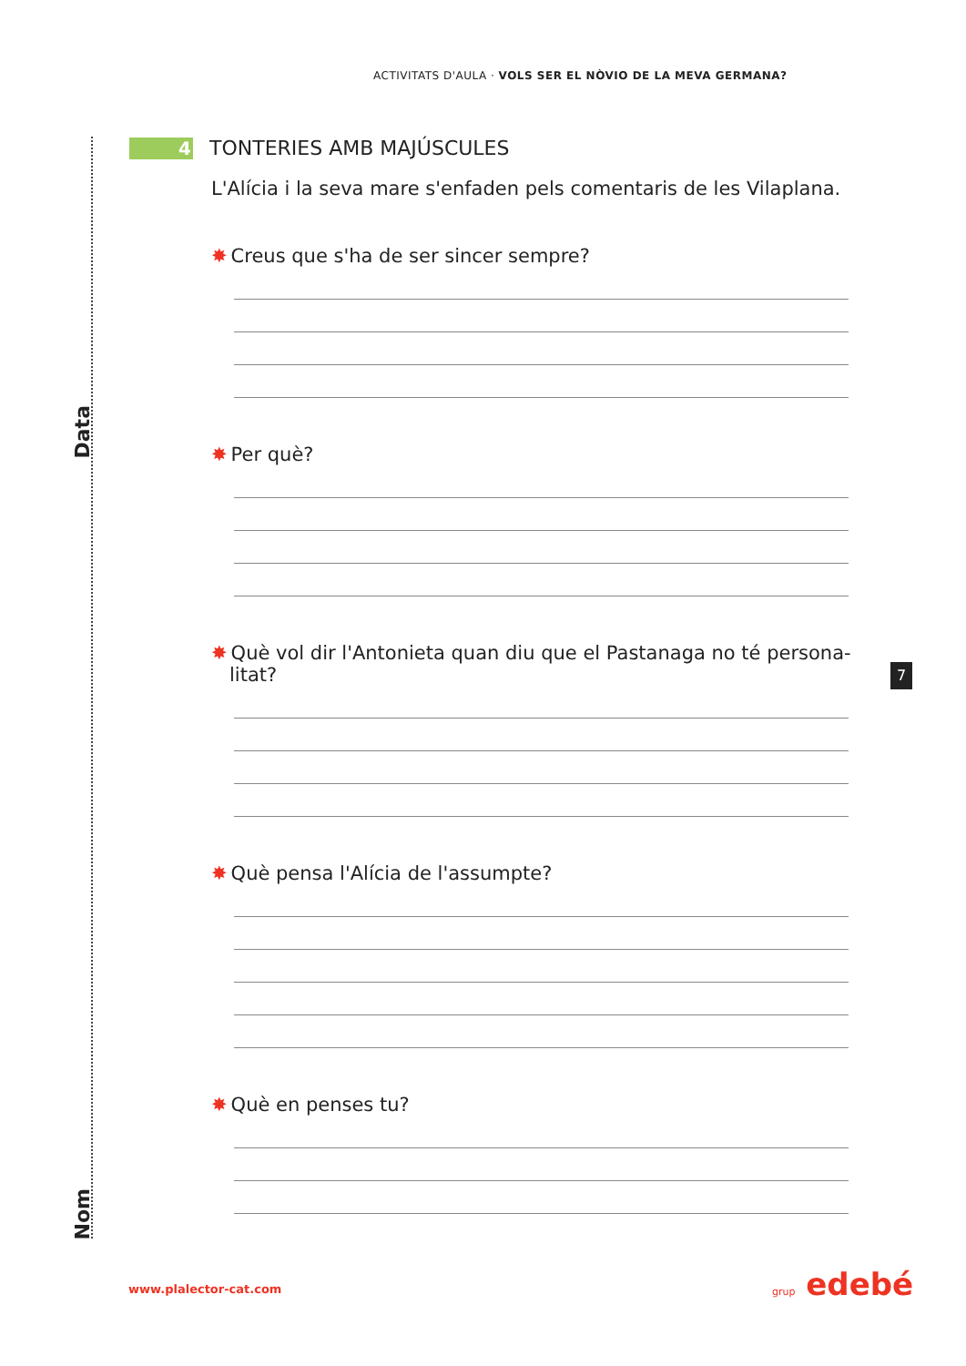ACTIVITATS D'AULA · VOLS SER EL NÒVIO DE LA MEVA GERMANA?
Data
Nom
4 TONTERIES AMB MAJÚSCULES
L'Alícia i la seva mare s'enfaden pels comentaris de les Vilaplana.
✸ Creus que s'ha de ser sincer sempre?
✸ Per què?
✸ Què vol dir l'Antonieta quan diu que el Pastanaga no té persona-
litat?
✸ Què pensa l'Alícia de l'assumpte?
✸ Què en penses tu?
7
www.plalector-cat.com grup edebé